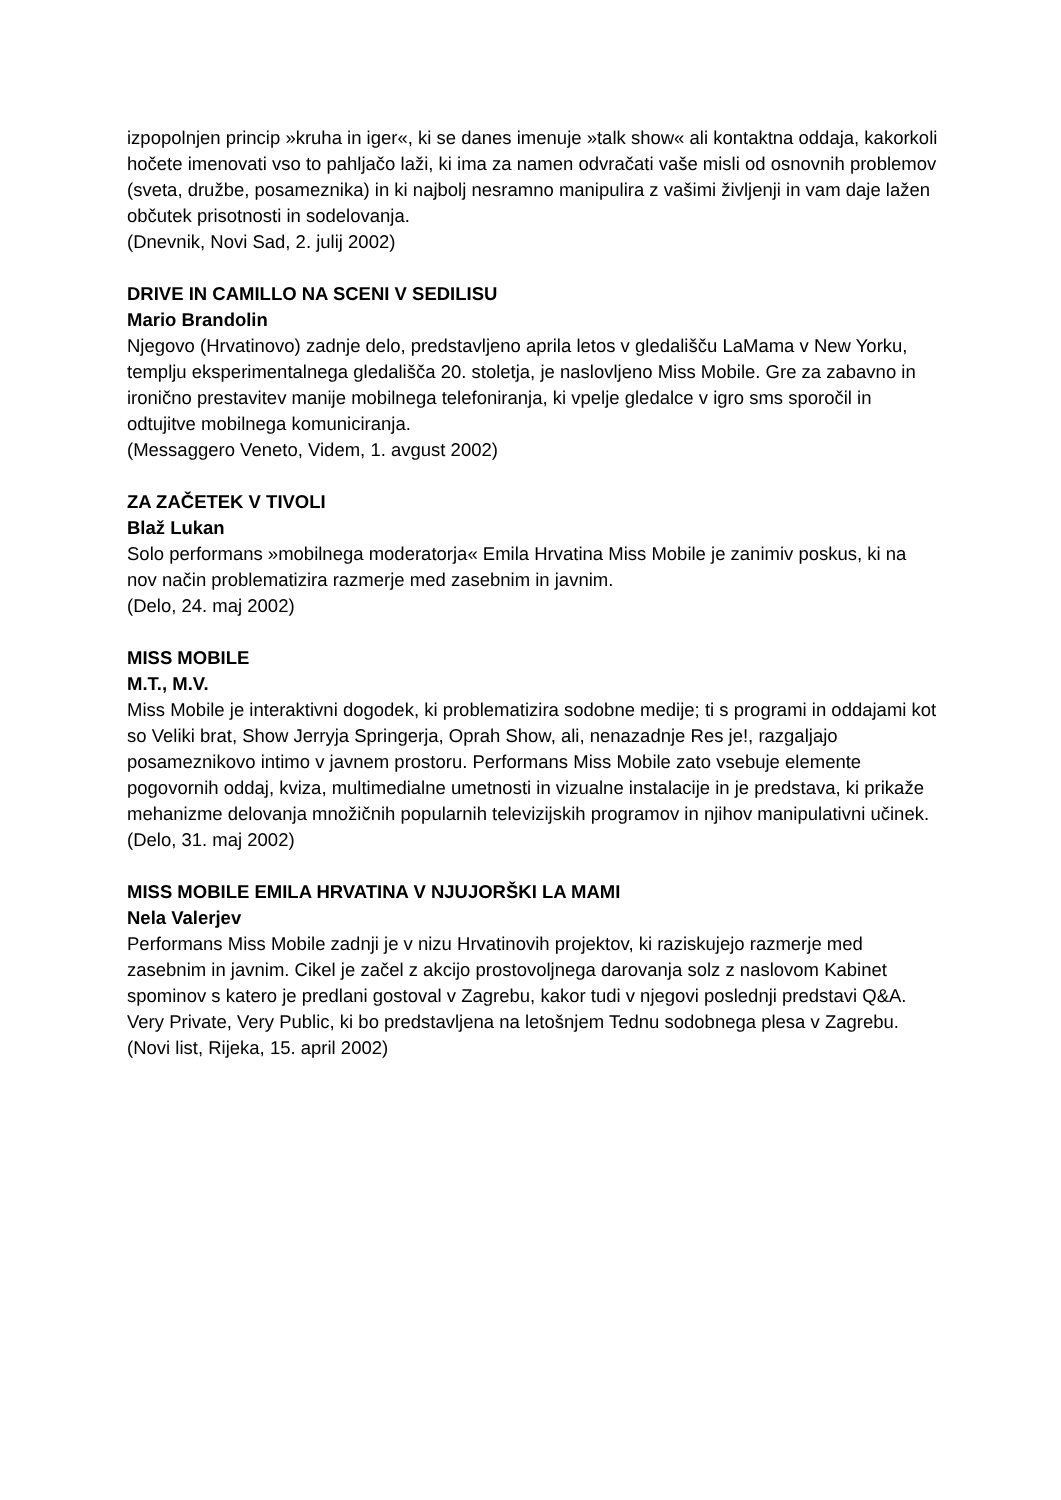izpopolnjen princip »kruha in iger«, ki se danes imenuje »talk show« ali kontaktna oddaja, kakorkoli hočete imenovati vso to pahljačo laži, ki ima za namen odvračati vaše misli od osnovnih problemov (sveta, družbe, posameznika) in ki najbolj nesramno manipulira z vašimi življenji in vam daje lažen občutek prisotnosti in sodelovanja.
(Dnevnik, Novi Sad, 2. julij 2002)
DRIVE IN CAMILLO NA SCENI V SEDILISU
Mario Brandolin
Njegovo (Hrvatinovo) zadnje delo, predstavljeno aprila letos v gledališču LaMama v New Yorku, templju eksperimentalnega gledališča 20. stoletja, je naslovljeno Miss Mobile. Gre za zabavno in ironično prestavitev manije mobilnega telefoniranja, ki vpelje gledalce v igro sms sporočil in odtujitve mobilnega komuniciranja.
(Messaggero Veneto, Videm, 1. avgust 2002)
ZA ZAČETEK V TIVOLI
Blaž Lukan
Solo performans »mobilnega moderatorja« Emila Hrvatina Miss Mobile je zanimiv poskus, ki na nov način problematizira razmerje med zasebnim in javnim.
(Delo, 24. maj 2002)
MISS MOBILE
M.T., M.V.
Miss Mobile je interaktivni dogodek, ki problematizira sodobne medije; ti s programi in oddajami kot so Veliki brat, Show Jerryja Springerja, Oprah Show, ali, nenazadnje Res je!, razgaljajo posameznikovo intimo v javnem prostoru. Performans Miss Mobile zato vsebuje elemente pogovornih oddaj, kviza, multimedialne umetnosti in vizualne instalacije in je predstava, ki prikaže mehanizme delovanja množičnih popularnih televizijskih programov in njihov manipulativni učinek.
(Delo, 31. maj 2002)
MISS MOBILE EMILA HRVATINA V NJUJORŠKI LA MAMI
Nela Valerjev
Performans Miss Mobile zadnji je v nizu Hrvatinovih projektov, ki raziskujejo razmerje med zasebnim in javnim. Cikel je začel z akcijo prostovoljnega darovanja solz z naslovom Kabinet spominov s katero je predlani gostoval v Zagrebu, kakor tudi v njegovi poslednji predstavi Q&A. Very Private, Very Public, ki bo predstavljena na letošnjem Tednu sodobnega plesa v Zagrebu.
(Novi list, Rijeka, 15. april 2002)